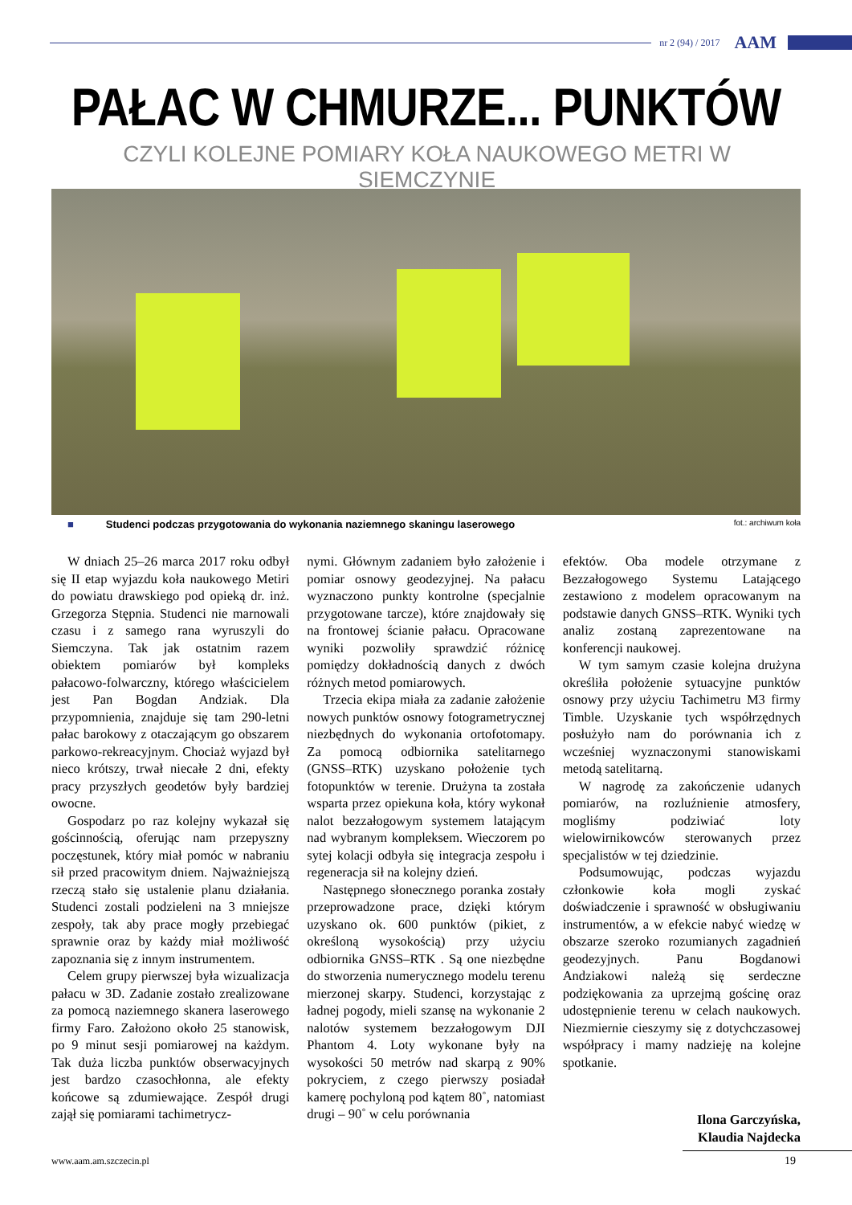nr 2 (94) / 2017 AAM
PAŁAC W CHMURZE... PUNKTÓW
CZYLI KOLEJNE POMIARY KOŁA NAUKOWEGO METRI W SIEMCZYNIE
■ Studenci podczas przygotowania do wykonania naziemnego skaningu laserowego fot.: archiwum koła
W dniach 25–26 marca 2017 roku odbył się II etap wyjazdu koła naukowego Metiri do powiatu drawskiego pod opieką dr. inż. Grzegorza Stępnia. Studenci nie marnowali czasu i z samego rana wyruszyli do Siemczyna. Tak jak ostatnim razem obiektem pomiarów był kompleks pałacowo-folwarczny, którego właścicielem jest Pan Bogdan Andziak. Dla przypomnienia, znajduje się tam 290-letni pałac barokowy z otaczającym go obszarem parkowo-rekreacyjnym. Chociaż wyjazd był nieco krótszy, trwał niecałe 2 dni, efekty pracy przyszłych geodetów były bardziej owocne.
Gospodarz po raz kolejny wykazał się gościnnością, oferując nam przepyszny poczęstunek, który miał pomóc w nabraniu sił przed pracowitym dniem. Najważniejszą rzeczą stało się ustalenie planu działania. Studenci zostali podzieleni na 3 mniejsze zespoły, tak aby prace mogły przebiegać sprawnie oraz by każdy miał możliwość zapoznania się z innym instrumentem.
Celem grupy pierwszej była wizualizacja pałacu w 3D. Zadanie zostało zrealizowane za pomocą naziemnego skanera laserowego firmy Faro. Założono około 25 stanowisk, po 9 minut sesji pomiarowej na każdym. Tak duża liczba punktów obserwacyjnych jest bardzo czasochłonna, ale efekty końcowe są zdumiewające. Zespół drugi zajął się pomiarami tachimetrycz-
nymi. Głównym zadaniem było założenie i pomiar osnowy geodezyjnej. Na pałacu wyznaczono punkty kontrolne (specjalnie przygotowane tarcze), które znajdowały się na frontowej ścianie pałacu. Opracowane wyniki pozwoliły sprawdzić różnicę pomiędzy dokładnością danych z dwóch różnych metod pomiarowych.
Trzecia ekipa miała za zadanie założenie nowych punktów osnowy fotogrametrycznej niezbędnych do wykonania ortofotomapy. Za pomocą odbiornika satelitarnego (GNSS–RTK) uzyskano położenie tych fotopunktów w terenie. Drużyna ta została wsparta przez opiekuna koła, który wykonał nalot bezzałogowym systemem latającym nad wybranym kompleksem. Wieczorem po sytej kolacji odbyła się integracja zespołu i regeneracja sił na kolejny dzień.
Następnego słonecznego poranka zostały przeprowadzone prace, dzięki którym uzyskano ok. 600 punktów (pikiet, z określoną wysokością) przy użyciu odbiornika GNSS–RTK . Są one niezbędne do stworzenia numerycznego modelu terenu mierzonej skarpy. Studenci, korzystając z ładnej pogody, mieli szansę na wykonanie 2 nalotów systemem bezzałogowym DJI Phantom 4. Loty wykonane były na wysokości 50 metrów nad skarpą z 90% pokryciem, z czego pierwszy posiadał kamerę pochyloną pod kątem 80˚, natomiast drugi – 90˚ w celu porównania
efektów. Oba modele otrzymane z Bezzałogowego Systemu Latającego zestawiono z modelem opracowanym na podstawie danych GNSS–RTK. Wyniki tych analiz zostaną zaprezentowane na konferencji naukowej.
W tym samym czasie kolejna drużyna określiła położenie sytuacyjne punktów osnowy przy użyciu Tachimetru M3 firmy Timble. Uzyskanie tych współrzędnych posłużyło nam do porównania ich z wcześniej wyznaczonymi stanowiskami metodą satelitarną.
W nagrodę za zakończenie udanych pomiarów, na rozluźnienie atmosfery, mogliśmy podziwiać loty wielowirnikowców sterowanych przez specjalistów w tej dziedzinie.
Podsumowując, podczas wyjazdu członkowie koła mogli zyskać doświadczenie i sprawność w obsługiwaniu instrumentów, a w efekcie nabyć wiedzę w obszarze szeroko rozumianych zagadnień geodezyjnych. Panu Bogdanowi Andziakowi należą się serdeczne podziękowania za uprzejmą gościnę oraz udostępnienie terenu w celach naukowych. Niezmiernie cieszymy się z dotychczasowej współpracy i mamy nadzieję na kolejne spotkanie.
Ilona Garczyńska,
Klaudia Najdecka
www.aam.am.szczecin.pl 19